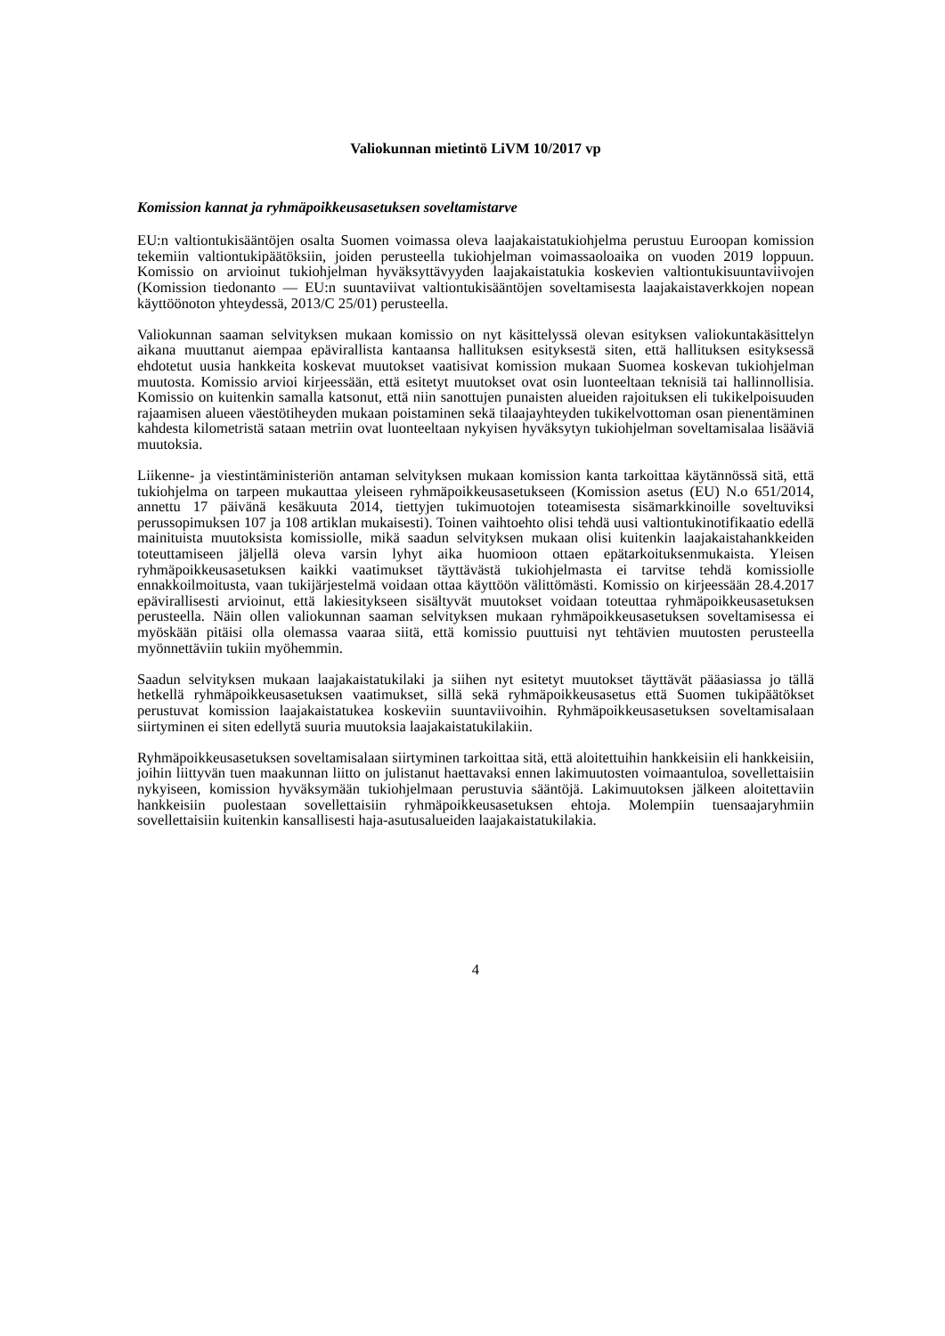Valiokunnan mietintö LiVM 10/2017 vp
Komission kannat ja ryhmäpoikkeusasetuksen soveltamistarve
EU:n valtiontukisääntöjen osalta Suomen voimassa oleva laajakaistatukiohjelma perustuu Euroopan komission tekemiin valtiontukipäätöksiin, joiden perusteella tukiohjelman voimassaoloaika on vuoden 2019 loppuun. Komissio on arvioinut tukiohjelman hyväksyttävyyden laajakaistatukia koskevien valtiontukisuuntaviivojen (Komission tiedonanto — EU:n suuntaviivat valtiontukisääntöjen soveltamisesta laajakaistaverkkojen nopean käyttöönoton yhteydessä, 2013/C 25/01) perusteella.
Valiokunnan saaman selvityksen mukaan komissio on nyt käsittelyssä olevan esityksen valiokuntakäsittelyn aikana muuttanut aiempaa epävirallista kantaansa hallituksen esityksestä siten, että hallituksen esityksessä ehdotetut uusia hankkeita koskevat muutokset vaatisivat komission mukaan Suomea koskevan tukiohjelman muutosta. Komissio arvioi kirjeessään, että esitetyt muutokset ovat osin luonteeltaan teknisiä tai hallinnollisia. Komissio on kuitenkin samalla katsonut, että niin sanottujen punaisten alueiden rajoituksen eli tukikelpoisuuden rajaamisen alueen väestötiheyden mukaan poistaminen sekä tilaajayhteyden tukikelvottoman osan pienentäminen kahdesta kilometristä sataan metriin ovat luonteeltaan nykyisen hyväksytyn tukiohjelman soveltamisalaa lisääviä muutoksia.
Liikenne- ja viestintäministeriön antaman selvityksen mukaan komission kanta tarkoittaa käytännössä sitä, että tukiohjelma on tarpeen mukauttaa yleiseen ryhmäpoikkeusasetukseen (Komission asetus (EU) N.o 651/2014, annettu 17 päivänä kesäkuuta 2014, tiettyjen tukimuotojen toteamisesta sisämarkkinoille soveltuviksi perussopimuksen 107 ja 108 artiklan mukaisesti). Toinen vaihtoehto olisi tehdä uusi valtiontukinotifikaatio edellä mainituista muutoksista komissiolle, mikä saadun selvityksen mukaan olisi kuitenkin laajakaistahankkeiden toteuttamiseen jäljellä oleva varsin lyhyt aika huomioon ottaen epätarkoituksenmukaista. Yleisen ryhmäpoikkeusasetuksen kaikki vaatimukset täyttävästä tukiohjelmasta ei tarvitse tehdä komissiolle ennakkoilmoitusta, vaan tukijärjestelmä voidaan ottaa käyttöön välittömästi. Komissio on kirjeessään 28.4.2017 epävirallisesti arvioinut, että lakiesitykseen sisältyvät muutokset voidaan toteuttaa ryhmäpoikkeusasetuksen perusteella. Näin ollen valiokunnan saaman selvityksen mukaan ryhmäpoikkeusasetuksen soveltamisessa ei myöskään pitäisi olla olemassa vaaraa siitä, että komissio puuttuisi nyt tehtävien muutosten perusteella myönnettäviin tukiin myöhemmin.
Saadun selvityksen mukaan laajakaistatukilaki ja siihen nyt esitetyt muutokset täyttävät pääasiassa jo tällä hetkellä ryhmäpoikkeusasetuksen vaatimukset, sillä sekä ryhmäpoikkeusasetus että Suomen tukipäätökset perustuvat komission laajakaistatukea koskeviin suuntaviivoihin. Ryhmäpoikkeusasetuksen soveltamisalaan siirtyminen ei siten edellytä suuria muutoksia laajakaistatukilakiin.
Ryhmäpoikkeusasetuksen soveltamisalaan siirtyminen tarkoittaa sitä, että aloitettuihin hankkeisiin eli hankkeisiin, joihin liittyvän tuen maakunnan liitto on julistanut haettavaksi ennen lakimuutosten voimaantuloa, sovellettaisiin nykyiseen, komission hyväksymään tukiohjelmaan perustuvia sääntöjä. Lakimuutoksen jälkeen aloitettaviin hankkeisiin puolestaan sovellettaisiin ryhmäpoikkeusasetuksen ehtoja. Molempiin tuensaajaryhmiin sovellettaisiin kuitenkin kansallisesti haja-asutusalueiden laajakaistatukilakia.
4